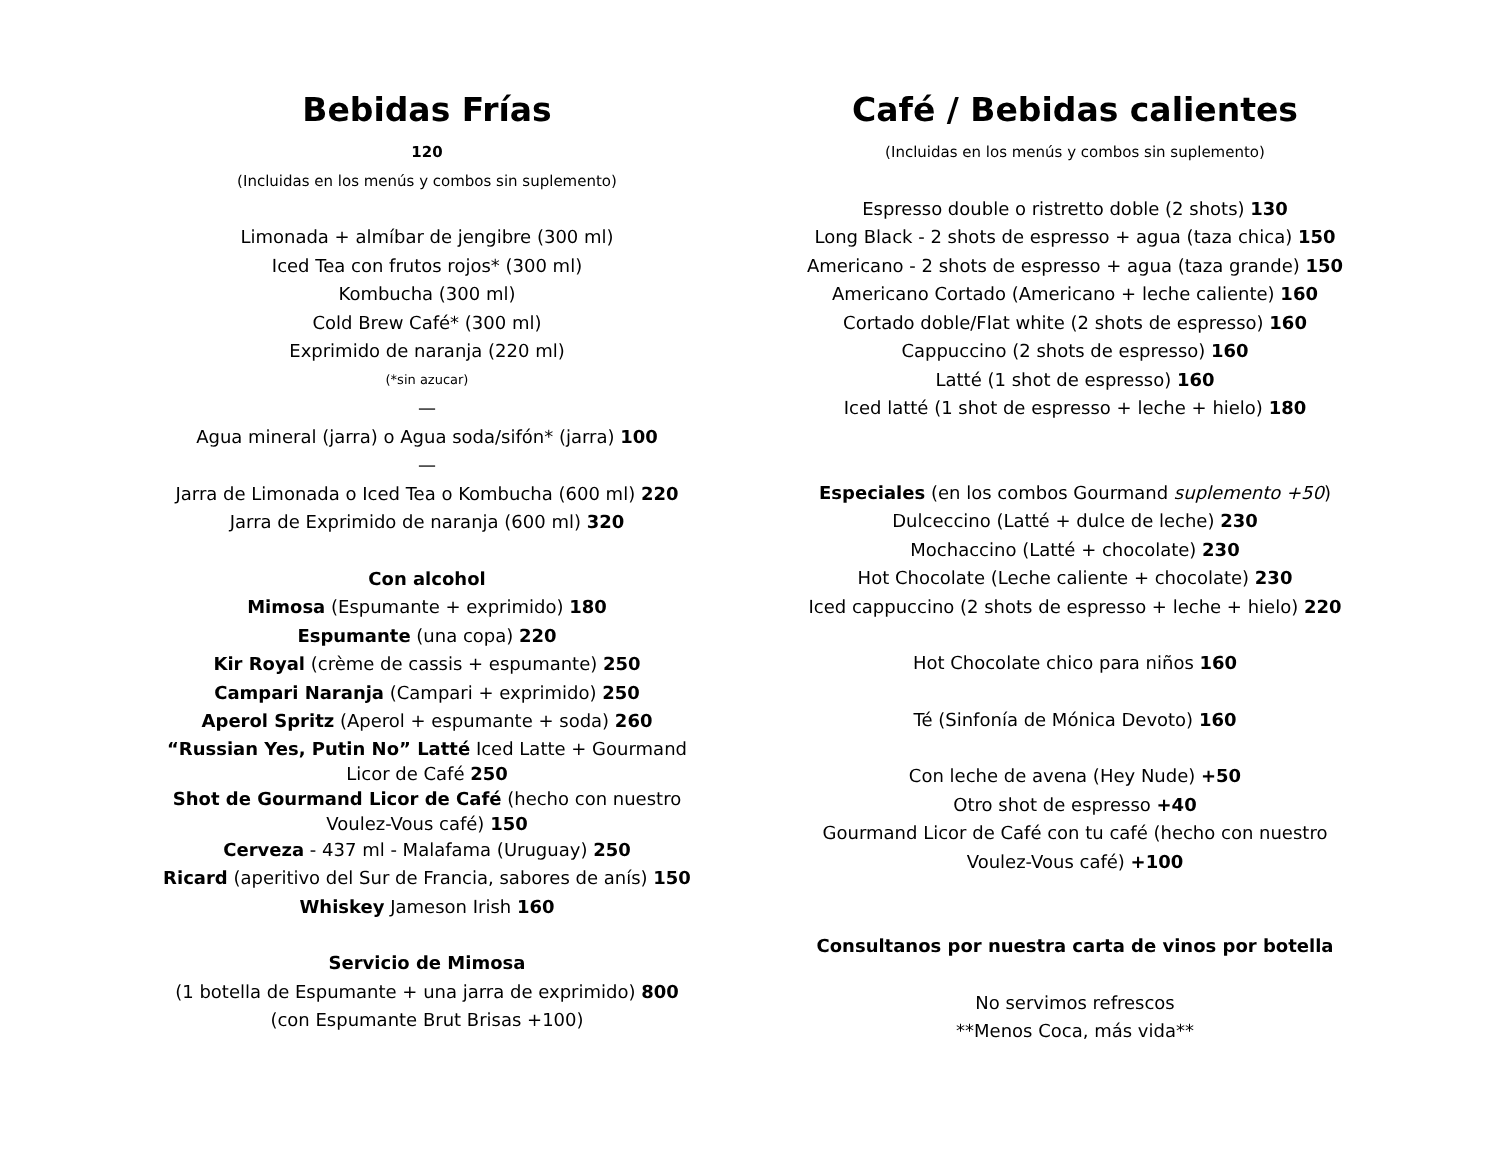Bebidas Frías
120
(Incluidas en los menús y combos sin suplemento)
Limonada + almíbar de jengibre (300 ml)
Iced Tea con frutos rojos* (300 ml)
Kombucha (300 ml)
Cold Brew Café* (300 ml)
Exprimido de naranja (220 ml)
(*sin azucar)
—
Agua mineral (jarra) o Agua soda/sifón* (jarra) 100
—
Jarra de Limonada o Iced Tea o Kombucha (600 ml) 220
Jarra de Exprimido de naranja (600 ml) 320
Con alcohol
Mimosa (Espumante + exprimido) 180
Espumante (una copa) 220
Kir Royal (crème de cassis + espumante) 250
Campari Naranja (Campari + exprimido) 250
Aperol Spritz (Aperol + espumante + soda) 260
“Russian Yes, Putin No” Latté Iced Latte + Gourmand
Licor de Café 250
Shot de Gourmand Licor de Café (hecho con nuestro
Voulez-Vous café) 150
Cerveza - 437 ml - Malafama (Uruguay) 250
Ricard (aperitivo del Sur de Francia, sabores de anís) 150
Whiskey Jameson Irish 160
Servicio de Mimosa
(1 botella de Espumante + una jarra de exprimido) 800
(con Espumante Brut Brisas +100)
Café / Bebidas calientes
(Incluidas en los menús y combos sin suplemento)
Espresso double o ristretto doble (2 shots) 130
Long Black - 2 shots de espresso + agua (taza chica) 150
Americano - 2 shots de espresso + agua (taza grande) 150
Americano Cortado (Americano + leche caliente) 160
Cortado doble/Flat white (2 shots de espresso) 160
Cappuccino (2 shots de espresso) 160
Latté (1 shot de espresso) 160
Iced latté (1 shot de espresso + leche + hielo) 180
Especiales (en los combos Gourmand suplemento +50)
Dulceccino (Latté + dulce de leche) 230
Mochaccino (Latté + chocolate) 230
Hot Chocolate (Leche caliente + chocolate) 230
Iced cappuccino (2 shots de espresso + leche + hielo) 220
Hot Chocolate chico para niños 160
Té (Sinfonía de Mónica Devoto) 160
Con leche de avena (Hey Nude) +50
Otro shot de espresso +40
Gourmand Licor de Café con tu café (hecho con nuestro
Voulez-Vous café) +100
Consultanos por nuestra carta de vinos por botella
No servimos refrescos
**Menos Coca, más vida**